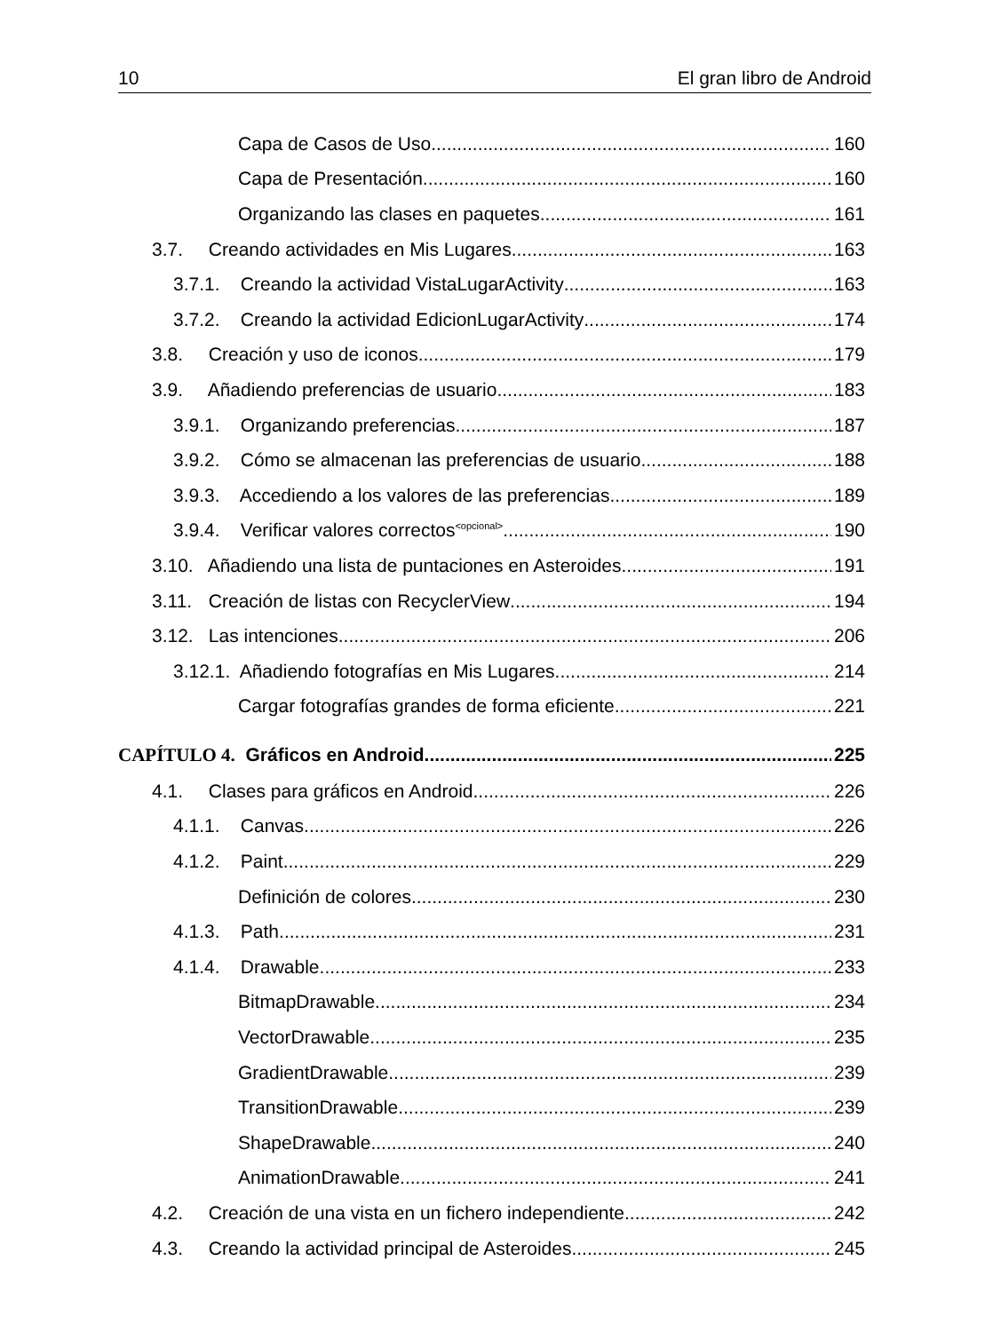10 El gran libro de Android
Capa de Casos de Uso 160
Capa de Presentación 160
Organizando las clases en paquetes 161
3.7. Creando actividades en Mis Lugares 163
3.7.1. Creando la actividad VistaLugarActivity 163
3.7.2. Creando la actividad EdicionLugarActivity 174
3.8. Creación y uso de iconos 179
3.9. Añadiendo preferencias de usuario 183
3.9.1. Organizando preferencias 187
3.9.2. Cómo se almacenan las preferencias de usuario 188
3.9.3. Accediendo a los valores de las preferencias 189
3.9.4. Verificar valores correctos<sup><opcional></sup> 190
3.10. Añadiendo una lista de puntaciones en Asteroides 191
3.11. Creación de listas con RecyclerView 194
3.12. Las intenciones 206
3.12.1. Añadiendo fotografías en Mis Lugares 214
Cargar fotografías grandes de forma eficiente 221
CAPÍTULO 4. Gráficos en Android 225
4.1. Clases para gráficos en Android 226
4.1.1. Canvas 226
4.1.2. Paint 229
Definición de colores 230
4.1.3. Path 231
4.1.4. Drawable 233
BitmapDrawable 234
VectorDrawable 235
GradientDrawable 239
TransitionDrawable 239
ShapeDrawable 240
AnimationDrawable 241
4.2. Creación de una vista en un fichero independiente 242
4.3. Creando la actividad principal de Asteroides 245